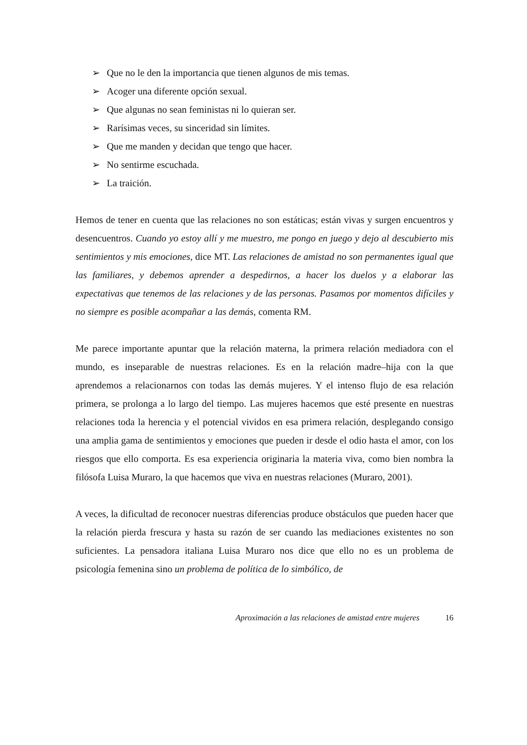➢ Que no le den la importancia que tienen algunos de mis temas.
➢ Acoger una diferente opción sexual.
➢ Que algunas no sean feministas ni lo quieran ser.
➢ Rarísimas veces, su sinceridad sin límites.
➢ Que me manden y decidan que tengo que hacer.
➢ No sentirme escuchada.
➢ La traición.
Hemos de tener en cuenta que las relaciones no son estáticas; están vivas y surgen encuentros y desencuentros. Cuando yo estoy allí y me muestro, me pongo en juego y dejo al descubierto mis sentimientos y mis emociones, dice MT. Las relaciones de amistad no son permanentes igual que las familiares, y debemos aprender a despedirnos, a hacer los duelos y a elaborar las expectativas que tenemos de las relaciones y de las personas. Pasamos por momentos difíciles y no siempre es posible acompañar a las demás, comenta RM.
Me parece importante apuntar que la relación materna, la primera relación mediadora con el mundo, es inseparable de nuestras relaciones. Es en la relación madre–hija con la que aprendemos a relacionarnos con todas las demás mujeres. Y el intenso flujo de esa relación primera, se prolonga a lo largo del tiempo. Las mujeres hacemos que esté presente en nuestras relaciones toda la herencia y el potencial vividos en esa primera relación, desplegando consigo una amplia gama de sentimientos y emociones que pueden ir desde el odio hasta el amor, con los riesgos que ello comporta. Es esa experiencia originaria la materia viva, como bien nombra la filósofa Luisa Muraro, la que hacemos que viva en nuestras relaciones (Muraro, 2001).
A veces, la dificultad de reconocer nuestras diferencias produce obstáculos que pueden hacer que la relación pierda frescura y hasta su razón de ser cuando las mediaciones existentes no son suficientes. La pensadora italiana Luisa Muraro nos dice que ello no es un problema de psicología femenina sino un problema de política de lo simbólico, de
Aproximación a las relaciones de amistad entre mujeres 16